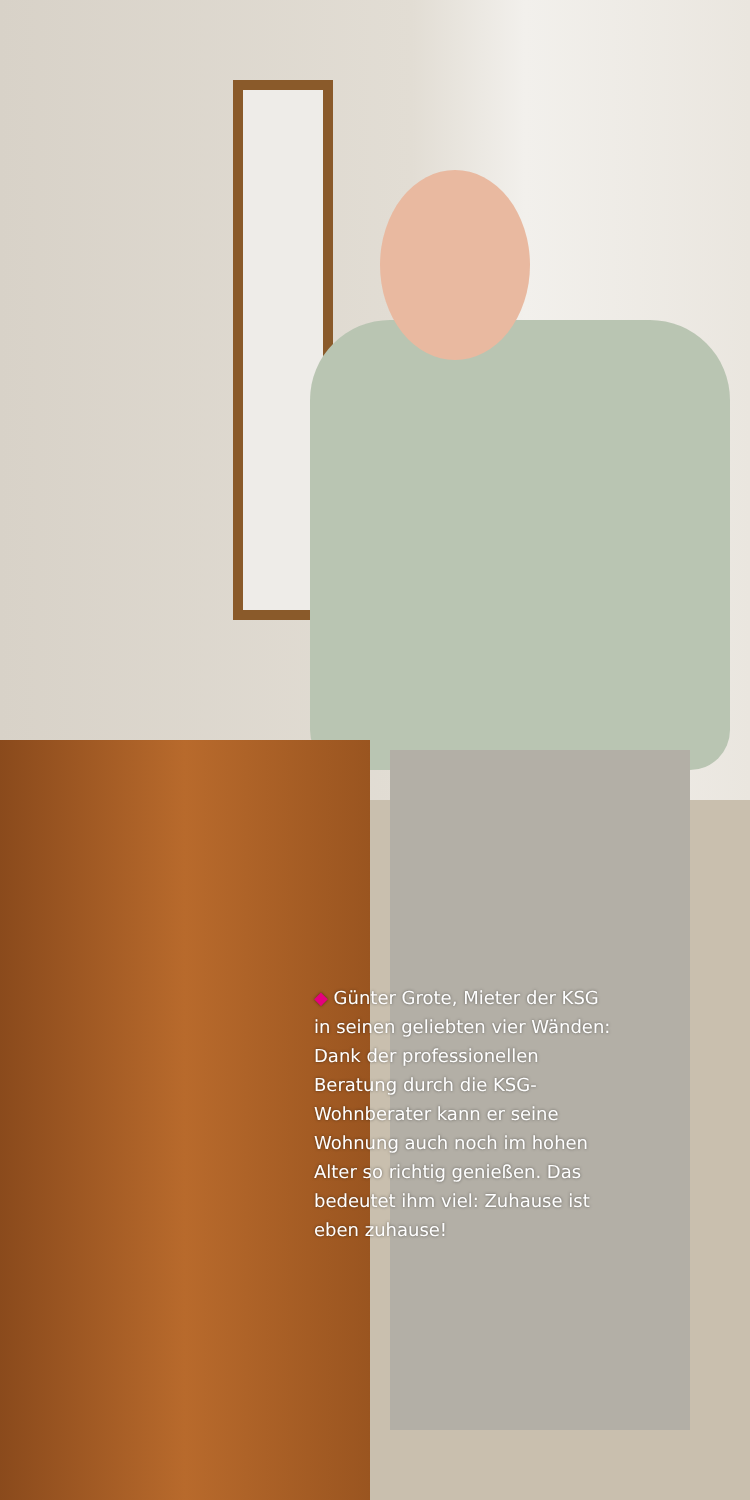◆ Günter Grote, Mieter der KSG in seinen geliebten vier Wänden: Dank der professionellen Beratung durch die KSG-Wohnberater kann er seine Wohnung auch noch im hohen Alter so richtig genießen. Das bedeutet ihm viel: Zuhause ist eben zuhause!